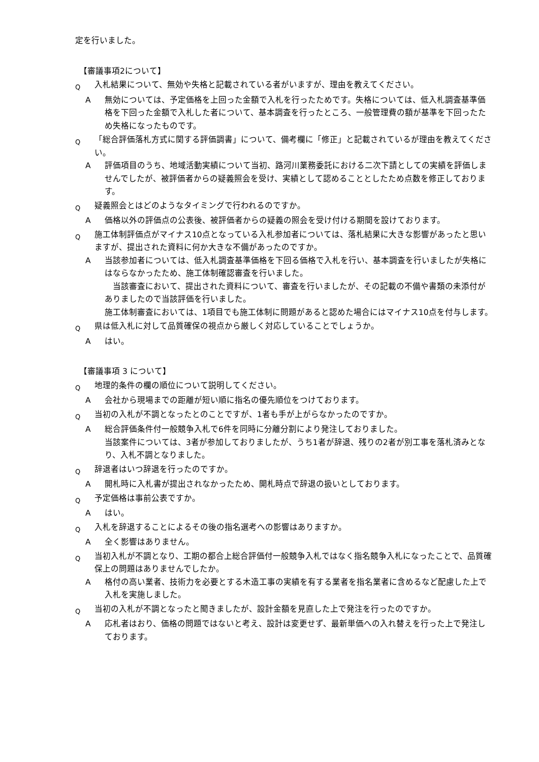定を行いました。
【審議事項2について】
Q入札結果について、無効や失格と記載されている者がいますが、理由を教えてください。
A無効については、予定価格を上回った金額で入札を行ったためです。失格については、低入札調査基準価格を下回った金額で入札した者について、基本調査を行ったところ、一般管理費の額が基準を下回ったため失格になったものです。
Q 「総合評価落札方式に関する評価調書」について、備考欄に「修正」と記載されているが理由を教えてください。
A評価項目のうち、地域活動実績について当初、路河川業務委託における二次下請としての実績を評価しませんでしたが、被評価者からの疑義照会を受け、実績として認めることとしたため点数を修正しております。
Q疑義照会とはどのようなタイミングで行われるのですか。
A価格以外の評価点の公表後、被評価者からの疑義の照会を受け付ける期間を設けております。
Q施工体制評価点がマイナス10点となっている入札参加者については、落札結果に大きな影響があったと思いますが、提出された資料に何か大きな不備があったのですか。
A当該参加者については、低入札調査基準価格を下回る価格で入札を行い、基本調査を行いましたが失格にはならなかったため、施工体制確認審査を行いました。
　当該審査において、提出された資料について、審査を行いましたが、その記載の不備や書類の未添付がありましたので当該評価を行いました。
施工体制審査においては、1項目でも施工体制に問題があると認めた場合にはマイナス10点を付与します。
Q県は低入札に対して品質確保の視点から厳しく対応していることでしょうか。
Aはい。
【審議事項 3 について】
Q地理的条件の欄の順位について説明してください。
A会社から現場までの距離が短い順に指名の優先順位をつけております。
Q当初の入札が不調となったとのことですが、1者も手が上がらなかったのですか。
A総合評価条件付一般競争入札で6件を同時に分離分割により発注しておりました。
当該案件については、3者が参加しておりましたが、うち1者が辞退、残りの2者が別工事を落札済みとなり、入札不調となりました。
Q辞退者はいつ辞退を行ったのですか。
A開札時に入札書が提出されなかったため、開札時点で辞退の扱いとしております。
Q予定価格は事前公表ですか。
Aはい。
Q入札を辞退することによるその後の指名選考への影響はありますか。
A全く影響はありません。
Q当初入札が不調となり、工期の都合上総合評価付一般競争入札ではなく指名競争入札になったことで、品質確保上の問題はありませんでしたか。
A格付の高い業者、技術力を必要とする木造工事の実績を有する業者を指名業者に含めるなど配慮した上で入札を実施しました。
Q当初の入札が不調となったと聞きましたが、設計金額を見直した上で発注を行ったのですか。
A応札者はおり、価格の問題ではないと考え、設計は変更せず、最新単価への入れ替えを行った上で発注しております。